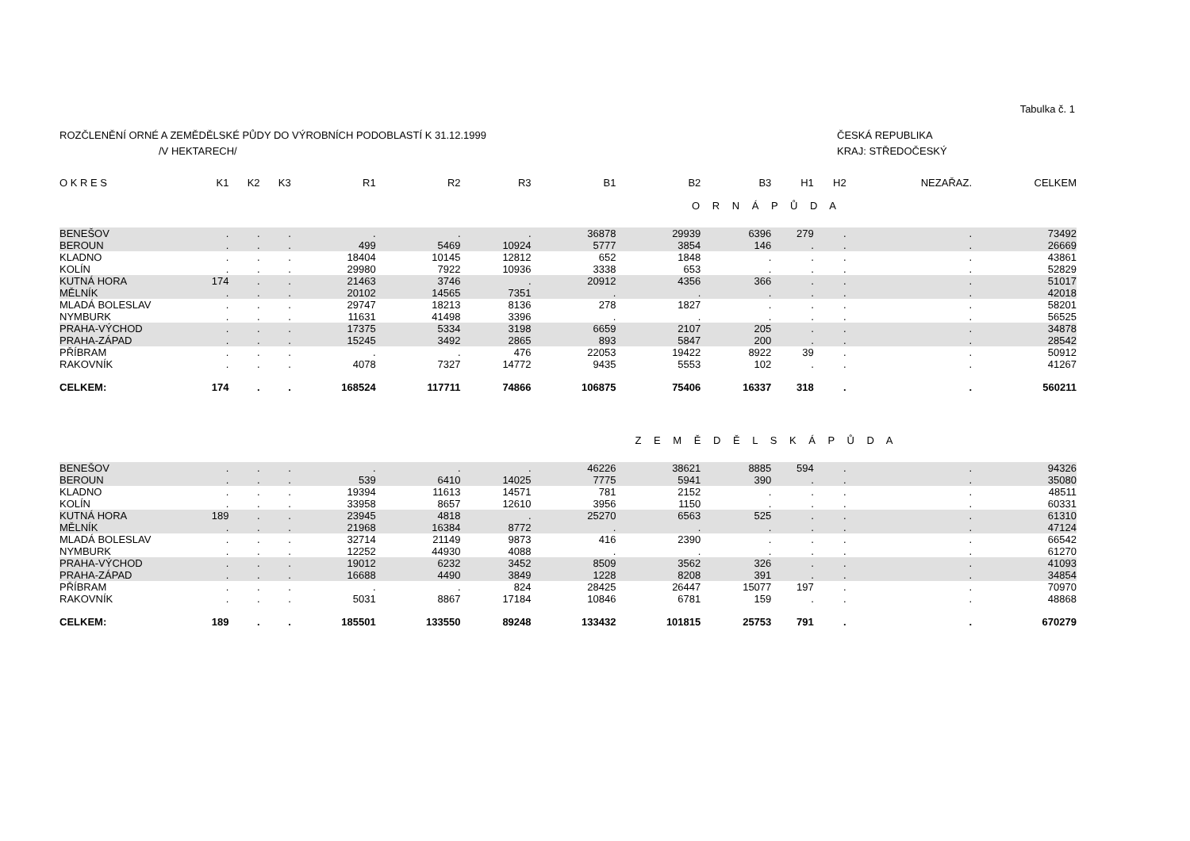Tabulka č. 1
ROZČLENĚNÍ ORNÉ A ZEMĚDĚLSKÉ PŮDY DO VÝROBNÍCH PODOBLASTÍ K 31.12.1999
/V HEKTARECH/
ČESKÁ REPUBLIKA
KRAJ: STŘEDOČESKÝ
| O K R E S | K1 | K2 | K3 | R1 | R2 | R3 | B1 | B2 | B3 | H1 | H2 | NEZAŘAZ. | CELKEM |
| --- | --- | --- | --- | --- | --- | --- | --- | --- | --- | --- | --- | --- | --- |
| O R N Á P Ů D A | | | | | | | | | | | | | |
| BENEŠOV | . | . | . | . | . | . | 36878 | 29939 | 6396 | 279 | . | . | 73492 |
| BEROUN | . | . | . | 499 | 5469 | 10924 | 5777 | 3854 | 146 | . | . | . | 26669 |
| KLADNO | . | . | . | 18404 | 10145 | 12812 | 652 | 1848 | . | . | . | . | 43861 |
| KOLÍN | . | . | . | 29980 | 7922 | 10936 | 3338 | 653 | . | . | . | . | 52829 |
| KUTNÁ HORA | 174 | . | . | 21463 | 3746 | . | 20912 | 4356 | 366 | . | . | . | 51017 |
| MĚLNÍK | . | . | . | 20102 | 14565 | 7351 | . | . | . | . | . | . | 42018 |
| MLADÁ BOLESLAV | . | . | . | 29747 | 18213 | 8136 | 278 | 1827 | . | . | . | . | 58201 |
| NYMBURK | . | . | . | 11631 | 41498 | 3396 | . | . | . | . | . | . | 56525 |
| PRAHA-VÝCHOD | . | . | . | 17375 | 5334 | 3198 | 6659 | 2107 | 205 | . | . | . | 34878 |
| PRAHA-ZÁPAD | . | . | . | 15245 | 3492 | 2865 | 893 | 5847 | 200 | . | . | . | 28542 |
| PŘÍBRAM | . | . | . | . | . | 476 | 22053 | 19422 | 8922 | 39 | . | . | 50912 |
| RAKOVNÍK | . | . | . | 4078 | 7327 | 14772 | 9435 | 5553 | 102 | . | . | . | 41267 |
| CELKEM: | 174 | . | . | 168524 | 117711 | 74866 | 106875 | 75406 | 16337 | 318 | . | . | 560211 |
| Z E M Ě D Ě L S K Á P Ů D A | | | | | | | | | | | | | |
| BENEŠOV | . | . | . | . | . | . | 46226 | 38621 | 8885 | 594 | . | . | 94326 |
| BEROUN | . | . | . | 539 | 6410 | 14025 | 7775 | 5941 | 390 | . | . | . | 35080 |
| KLADNO | . | . | . | 19394 | 11613 | 14571 | 781 | 2152 | . | . | . | . | 48511 |
| KOLÍN | . | . | . | 33958 | 8657 | 12610 | 3956 | 1150 | . | . | . | . | 60331 |
| KUTNÁ HORA | 189 | . | . | 23945 | 4818 | . | 25270 | 6563 | 525 | . | . | . | 61310 |
| MĚLNÍK | . | . | . | 21968 | 16384 | 8772 | . | . | . | . | . | . | 47124 |
| MLADÁ BOLESLAV | . | . | . | 32714 | 21149 | 9873 | 416 | 2390 | . | . | . | . | 66542 |
| NYMBURK | . | . | . | 12252 | 44930 | 4088 | . | . | . | . | . | . | 61270 |
| PRAHA-VÝCHOD | . | . | . | 19012 | 6232 | 3452 | 8509 | 3562 | 326 | . | . | . | 41093 |
| PRAHA-ZÁPAD | . | . | . | 16688 | 4490 | 3849 | 1228 | 8208 | 391 | . | . | . | 34854 |
| PŘÍBRAM | . | . | . | . | . | 824 | 28425 | 26447 | 15077 | 197 | . | . | 70970 |
| RAKOVNÍK | . | . | . | 5031 | 8867 | 17184 | 10846 | 6781 | 159 | . | . | . | 48868 |
| CELKEM: | 189 | . | . | 185501 | 133550 | 89248 | 133432 | 101815 | 25753 | 791 | . | . | 670279 |